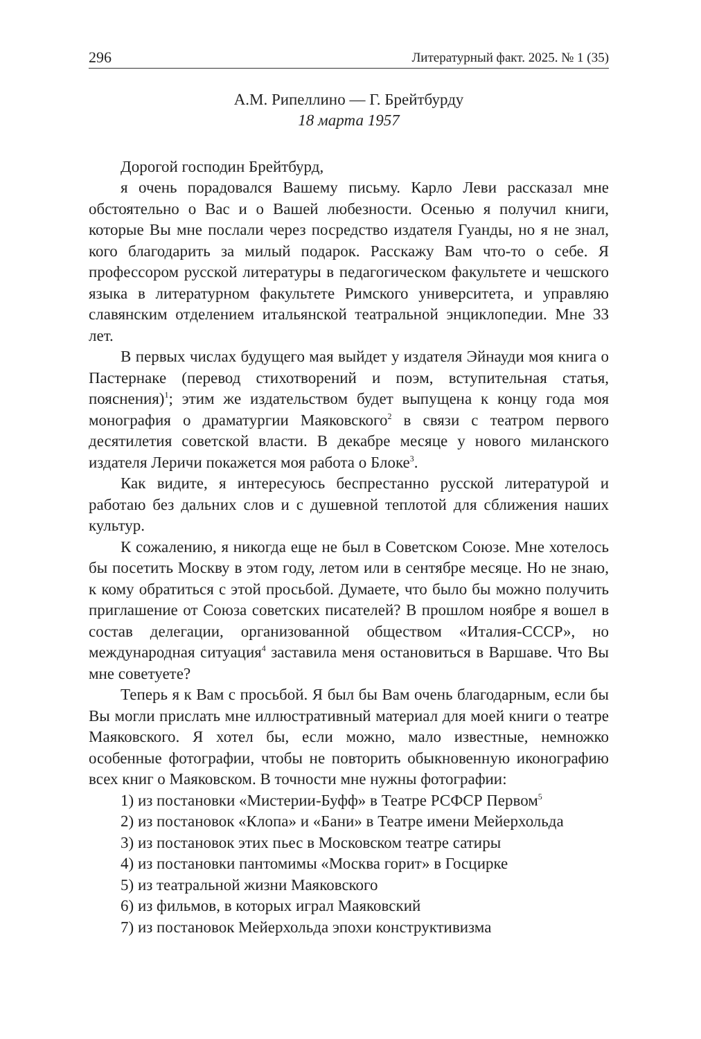296 Литературный факт. 2025. № 1 (35)
А.М. Рипеллино — Г. Брейтбурду
18 марта 1957
Дорогой господин Брейтбурд,
я очень порадовался Вашему письму. Карло Леви рассказал мне обстоятельно о Вас и о Вашей любезности. Осенью я получил книги, которые Вы мне послали через посредство издателя Гуанды, но я не знал, кого благодарить за милый подарок. Расскажу Вам что-то о себе. Я профессором русской литературы в педагогическом факультете и чешского языка в литературном факультете Римского университета, и управляю славянским отделением итальянской театральной энциклопедии. Мне 33 лет.
В первых числах будущего мая выйдет у издателя Эйнауди моя книга о Пастернаке (перевод стихотворений и поэм, вступительная статья, пояснения)<sup>1</sup>; этим же издательством будет выпущена к концу года моя монография о драматургии Маяковского<sup>2</sup> в связи с театром первого десятилетия советской власти. В декабре месяце у нового миланского издателя Леричи покажется моя работа о Блоке<sup>3</sup>.
Как видите, я интересуюсь беспрестанно русской литературой и работаю без дальних слов и с душевной теплотой для сближения наших культур.
К сожалению, я никогда еще не был в Советском Союзе. Мне хотелось бы посетить Москву в этом году, летом или в сентябре месяце. Но не знаю, к кому обратиться с этой просьбой. Думаете, что было бы можно получить приглашение от Союза советских писателей? В прошлом ноябре я вошел в состав делегации, организованной обществом «Италия-СССР», но международная ситуация<sup>4</sup> заставила меня остановиться в Варшаве. Что Вы мне советуете?
Теперь я к Вам с просьбой. Я был бы Вам очень благодарным, если бы Вы могли прислать мне иллюстративный материал для моей книги о театре Маяковского. Я хотел бы, если можно, мало известные, немножко особенные фотографии, чтобы не повторить обыкновенную иконографию всех книг о Маяковском. В точности мне нужны фотографии:
1) из постановки «Мистерии-Буфф» в Театре РСФСР Первом<sup>5</sup>
2) из постановок «Клопа» и «Бани» в Театре имени Мейерхольда
3) из постановок этих пьес в Московском театре сатиры
4) из постановки пантомимы «Москва горит» в Госцирке
5) из театральной жизни Маяковского
6) из фильмов, в которых играл Маяковский
7) из постановок Мейерхольда эпохи конструктивизма